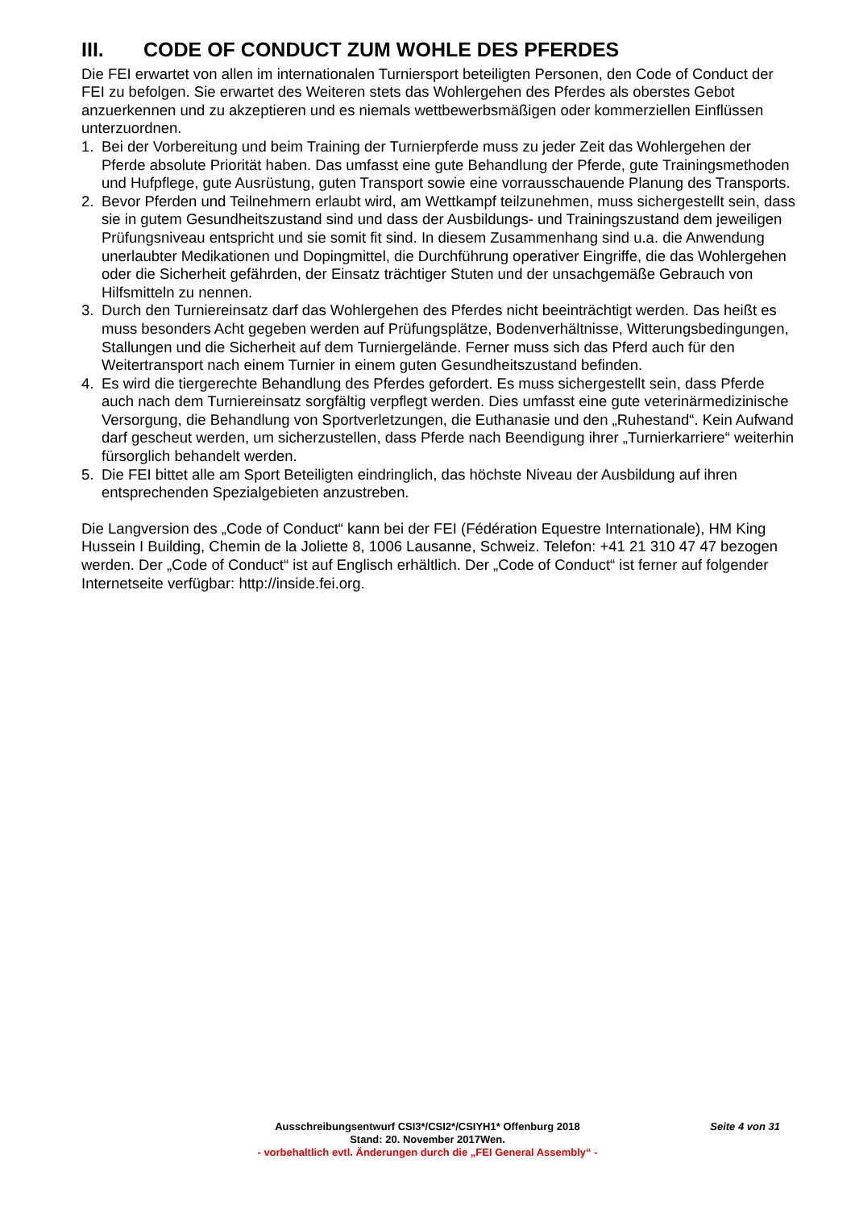III. CODE OF CONDUCT ZUM WOHLE DES PFERDES
Die FEI erwartet von allen im internationalen Turniersport beteiligten Personen, den Code of Conduct der FEI zu befolgen. Sie erwartet des Weiteren stets das Wohlergehen des Pferdes als oberstes Gebot anzuerkennen und zu akzeptieren und es niemals wettbewerbsmäßigen oder kommerziellen Einflüssen unterzuordnen.
1. Bei der Vorbereitung und beim Training der Turnierpferde muss zu jeder Zeit das Wohlergehen der Pferde absolute Priorität haben. Das umfasst eine gute Behandlung der Pferde, gute Trainingsmethoden und Hufpflege, gute Ausrüstung, guten Transport sowie eine vorrausschauende Planung des Transports.
2. Bevor Pferden und Teilnehmern erlaubt wird, am Wettkampf teilzunehmen, muss sichergestellt sein, dass sie in gutem Gesundheitszustand sind und dass der Ausbildungs- und Trainingszustand dem jeweiligen Prüfungsniveau entspricht und sie somit fit sind. In diesem Zusammenhang sind u.a. die Anwendung unerlaubter Medikationen und Dopingmittel, die Durchführung operativer Eingriffe, die das Wohlergehen oder die Sicherheit gefährden, der Einsatz trächtiger Stuten und der unsachgemäße Gebrauch von Hilfsmitteln zu nennen.
3. Durch den Turniereinsatz darf das Wohlergehen des Pferdes nicht beeinträchtigt werden. Das heißt es muss besonders Acht gegeben werden auf Prüfungsplätze, Bodenverhältnisse, Witterungsbedingungen, Stallungen und die Sicherheit auf dem Turniergelände. Ferner muss sich das Pferd auch für den Weitertransport nach einem Turnier in einem guten Gesundheitszustand befinden.
4. Es wird die tiergerechte Behandlung des Pferdes gefordert. Es muss sichergestellt sein, dass Pferde auch nach dem Turniereinsatz sorgfältig verpflegt werden. Dies umfasst eine gute veterinärmedizinische Versorgung, die Behandlung von Sportverletzungen, die Euthanasie und den „Ruhestand“. Kein Aufwand darf gescheut werden, um sicherzustellen, dass Pferde nach Beendigung ihrer „Turnierkarriere“ weiterhin fürsorglich behandelt werden.
5. Die FEI bittet alle am Sport Beteiligten eindringlich, das höchste Niveau der Ausbildung auf ihren entsprechenden Spezialgebieten anzustreben.
Die Langversion des „Code of Conduct“ kann bei der FEI (Fédération Equestre Internationale), HM King Hussein I Building, Chemin de la Joliette 8, 1006 Lausanne, Schweiz. Telefon: +41 21 310 47 47 bezogen werden. Der „Code of Conduct“ ist auf Englisch erhältlich. Der „Code of Conduct“ ist ferner auf folgender Internetseite verfügbar: http://inside.fei.org.
Ausschreibungsentwurf CSI3*/CSI2*/CSIYH1* Offenburg 2018 Seite 4 von 31
Stand: 20. November 2017Wen.
- vorbehaltlich evtl. Änderungen durch die „FEI General Assembly“ -